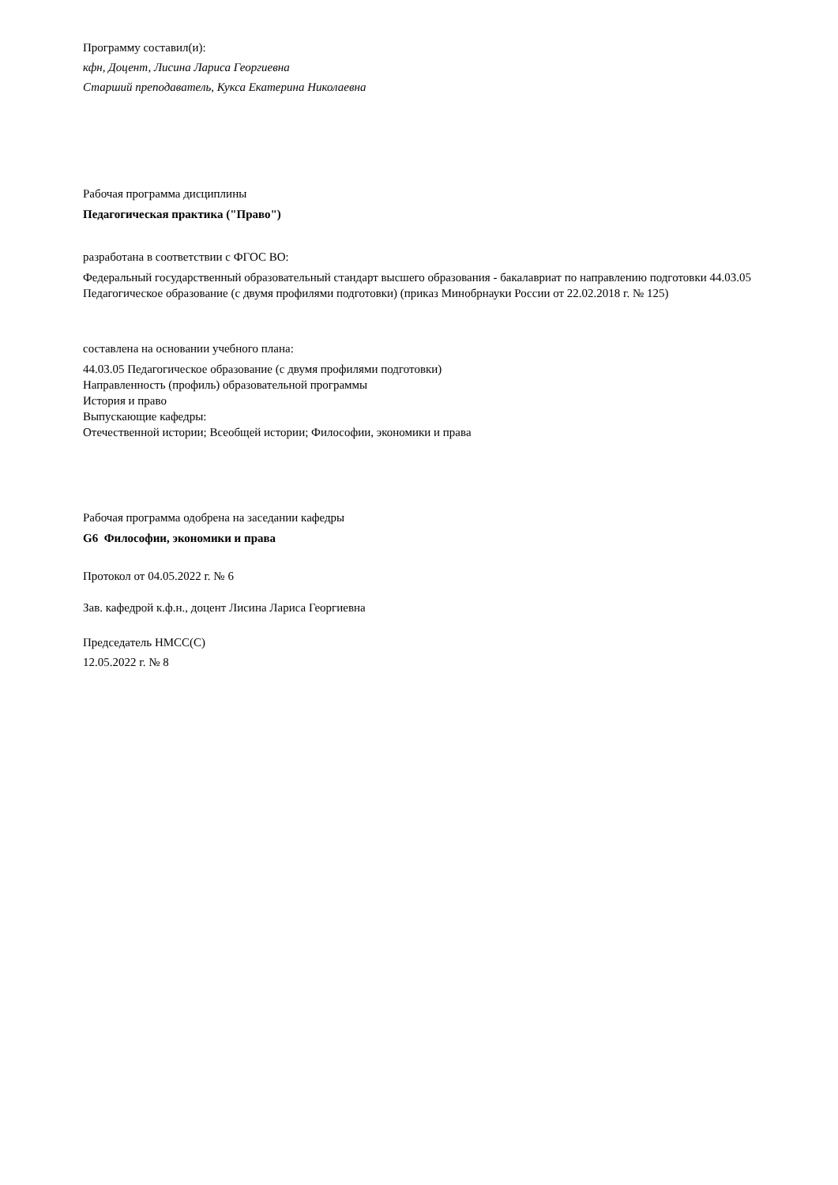Программу составил(и):
кфн, Доцент, Лисина Лариса Георгиевна
Старший преподаватель, Кукса Екатерина Николаевна
Рабочая программа дисциплины
Педагогическая практика ("Право")
разработана в соответствии с ФГОС ВО:
Федеральный государственный образовательный стандарт высшего образования - бакалавриат по направлению подготовки 44.03.05 Педагогическое образование (с двумя профилями подготовки) (приказ Минобрнауки России от 22.02.2018 г. № 125)
составлена на основании учебного плана:
44.03.05 Педагогическое образование (с двумя профилями подготовки)
Направленность (профиль) образовательной программы
История и право
Выпускающие кафедры:
Отечественной истории; Всеобщей истории; Философии, экономики и права
Рабочая программа одобрена на заседании кафедры
G6 Философии, экономики и права
Протокол от 04.05.2022 г. № 6
Зав. кафедрой к.ф.н., доцент Лисина Лариса Георгиевна
Председатель НМСС(С)
12.05.2022 г. № 8